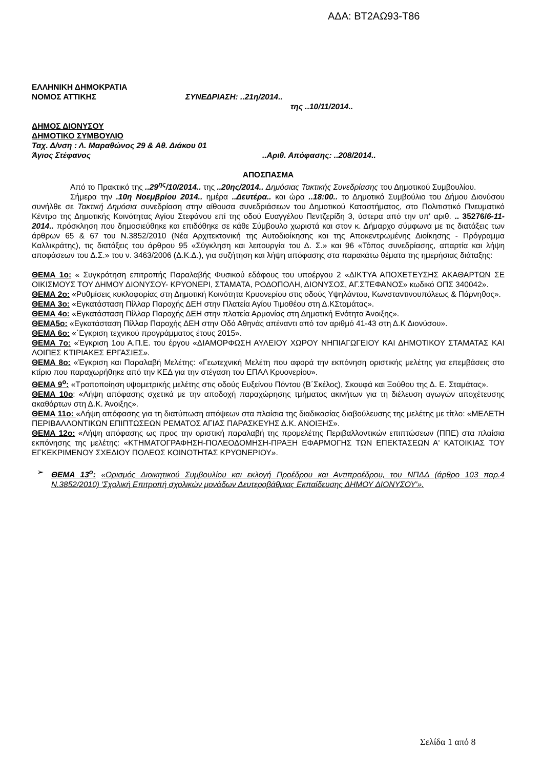ΑΔΑ: ΒΤ2ΑΩ93-Τ86
ΕΛΛΗΝΙΚΗ ΔΗΜΟΚΡΑΤΙΑ
ΝΟΜΟΣ ΑΤΤΙΚΗΣ ΣΥΝΕΔΡΙΑΣΗ: ..21η/2014..
της ..10/11/2014..
ΔΗΜΟΣ ΔΙΟΝΥΣΟΥ
ΔΗΜΟΤΙΚΟ ΣΥΜΒΟΥΛΙΟ
Ταχ. Δ/νση : Λ. Μαραθώνος 29 & Αθ. Διάκου 01
Άγιος Στέφανος ..Αριθ. Απόφασης: ..208/2014..
ΑΠΟΣΠΑΣΜΑ
Από το Πρακτικό της ..29<sup>ης</sup>/10/2014.. της ..20ης/2014.. Δημόσιας Τακτικής Συνεδρίασης του Δημοτικού Συμβουλίου.
Σήμερα την .10η Νοεμβρίου 2014.. ημέρα ..Δευτέρα.. και ώρα ..18:00.. το Δημοτικό Συμβούλιο του Δήμου Διονύσου συνήλθε σε Τακτική Δημόσια συνεδρίαση στην αίθουσα συνεδριάσεων του Δημοτικού Καταστήματος, στο Πολιτιστικό Πνευματικό Κέντρο της Δημοτικής Κοινότητας Αγίου Στεφάνου επί της οδού Ευαγγέλου Πεντζερίδη 3, ύστερα από την υπ' αριθ. .. 35276/6-11-2014.. πρόσκληση που δημοσιεύθηκε και επιδόθηκε σε κάθε Σύμβουλο χωριστά και στον κ. Δήμαρχο σύμφωνα με τις διατάξεις των άρθρων 65 & 67 του Ν.3852/2010 (Νέα Αρχιτεκτονική της Αυτοδιοίκησης και της Αποκεντρωμένης Διοίκησης - Πρόγραμμα Καλλικράτης), τις διατάξεις του άρθρου 95 «Σύγκληση και λειτουργία του Δ. Σ.» και 96 «Τόπος συνεδρίασης, απαρτία και λήψη αποφάσεων του Δ.Σ.» του ν. 3463/2006 (Δ.Κ.Δ.), για συζήτηση και λήψη απόφασης στα παρακάτω θέματα της ημερήσιας διάταξης:
ΘΕΜΑ 1ο: « Συγκρότηση επιτροπής Παραλαβής Φυσικού εδάφους του υποέργου 2 «ΔΙΚΤΥΑ ΑΠΟΧΕΤΕΥΣΗΣ ΑΚΑΘΑΡΤΩΝ ΣΕ ΟΙΚΙΣΜΟΥΣ ΤΟΥ ΔΗΜΟΥ ΔΙΟΝΥΣΟΥ- ΚΡΥΟΝΕΡΙ, ΣΤΑΜΑΤΑ, ΡΟΔΟΠΟΛΗ, ΔΙΟΝΥΣΟΣ, ΑΓ.ΣΤΕΦΑΝΟΣ» κωδικό ΟΠΣ 340042».
ΘΕΜΑ 2ο: «Ρυθμίσεις κυκλοφορίας στη Δημοτική Κοινότητα Κρυονερίου στις οδούς Υψηλάντου, Κωνσταντινουπόλεως & Πάρνηθος».
ΘΕΜΑ 3ο: «Εγκατάσταση Πίλλαρ Παροχής ΔΕΗ στην Πλατεία Αγίου Τιμοθέου στη Δ.ΚΣταμάτας».
ΘΕΜΑ 4ο: «Εγκατάσταση Πίλλαρ Παροχής ΔΕΗ στην πλατεία Αρμονίας στη Δημοτική Ενότητα Άνοιξης».
ΘΕΜΑ5ο: «Εγκατάσταση Πίλλαρ Παροχής ΔΕΗ στην Οδό Αθηνάς απέναντι από τον αριθμό 41-43 στη Δ.Κ Διονύσου».
ΘΕΜΑ 6ο: «΄Εγκριση τεχνικού προγράμματος έτους 2015».
ΘΕΜΑ 7ο: «Έγκριση 1ου Α.Π.Ε. του έργου «ΔΙΑΜΟΡΦΩΣΗ ΑΥΛΕΙΟΥ ΧΩΡΟΥ ΝΗΠΙΑΓΩΓΕΙΟΥ ΚΑΙ ΔΗΜΟΤΙΚΟΥ ΣΤΑΜΑΤΑΣ ΚΑΙ ΛΟΙΠΕΣ ΚΤΙΡΙΑΚΕΣ ΕΡΓΑΣΙΕΣ».
ΘΕΜΑ 8ο: «Έγκριση και Παραλαβή Μελέτης: «Γεωτεχνική Μελέτη που αφορά την εκπόνηση οριστικής μελέτης για επεμβάσεις στο κτίριο που παραχωρήθηκε από την ΚΕΔ για την στέγαση του ΕΠΑΛ Κρυονερίου».
ΘΕΜΑ 9<sup>ο</sup>: «Τροποποίηση υψομετρικής μελέτης στις οδούς Ευξείνου Πόντου (Β΄Σκέλος), Σκουφά και Ξούθου της Δ. Ε. Σταμάτας».
ΘΕΜΑ 10ο: «Λήψη απόφασης σχετικά με την αποδοχή παραχώρησης τμήματος ακινήτων για τη διέλευση αγωγών αποχέτευσης ακαθάρτων στη Δ.Κ. Άνοιξης».
ΘΕΜΑ 11ο: «Λήψη απόφασης για τη διατύπωση απόψεων στα πλαίσια της διαδικασίας διαβούλευσης της μελέτης με τίτλο: «ΜΕΛΕΤΗ ΠΕΡΙΒΑΛΛΟΝΤΙΚΩΝ ΕΠΙΠΤΩΣΕΩΝ ΡΕΜΑΤΟΣ ΑΓΙΑΣ ΠΑΡΑΣΚΕΥΗΣ Δ.Κ. ΑΝΟΙΞΗΣ».
ΘΕΜΑ 12ο: «Λήψη απόφασης ως προς την οριστική παραλαβή της προμελέτης Περιβαλλοντικών επιπτώσεων (ΠΠΕ) στα πλαίσια εκπόνησης της μελέτης: «ΚΤΗΜΑΤΟΓΡΑΦΗΣΗ-ΠΟΛΕΟΔΟΜΗΣΗ-ΠΡΑΞΗ ΕΦΑΡΜΟΓΗΣ ΤΩΝ ΕΠΕΚΤΑΣΕΩΝ Α' ΚΑΤΟΙΚΙΑΣ ΤΟΥ ΕΓΚΕΚΡΙΜΕΝΟΥ ΣΧΕΔΙΟΥ ΠΟΛΕΩΣ ΚΟΙΝΟΤΗΤΑΣ ΚΡΥΟΝΕΡΙΟΥ».
➢ ΘΕΜΑ 13<sup>ο</sup>: «Ορισμός Διοικητικού Συμβουλίου και εκλογή Προέδρου και Αντιπροέδρου, του ΝΠΔΔ (άρθρο 103 παρ.4 Ν.3852/2010) 'Σχολική Επιτροπή σχολικών μονάδων Δευτεροβάθμιας Εκπαίδευσης ΔΗΜΟΥ ΔΙΟΝΥΣΟΥ'».
Σελίδα 1 από 8